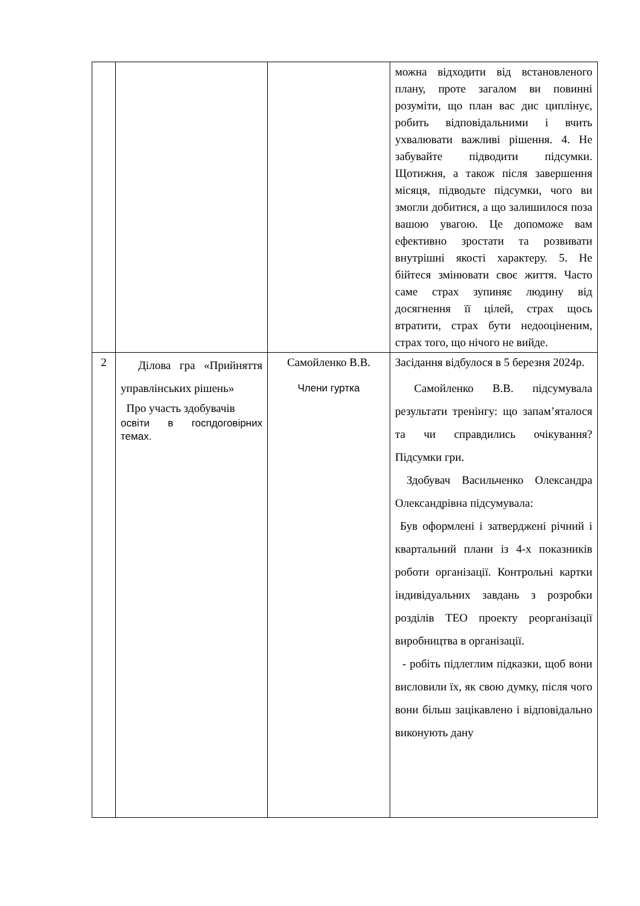| | | | можна відходити від встановленого плану, проте загалом ви повинні розуміти, що план вас дис циплінує, робить відповідальними і вчить ухвалювати важливі рішення. 4. Не забувайте підводити підсумки. Щотижня, а також після завершення місяця, підводьте підсумки, чого ви змогли добитися, а що залишилося поза вашою увагою. Це допоможе вам ефективно зростати та розвивати внутрішні якості характеру. 5. Не бійтеся змінювати своє життя. Часто саме страх зупиняє людину від досягнення її цілей, страх щось втратити, страх бути недооціненим, страх того, що нічого не вийде. |
| 2 | Ділова гра «Прийняття управлінських рішень» Про участь здобувачів освіти в госпдоговірних темах. | Самойленко В.В. Члени гуртка | Засідання відбулося в 5 березня 2024р. Самойленко В.В. підсумувала результати тренінгу: що запам’яталося та чи справдились очікування? Підсумки гри. Здобувач Васильченко Олександра Олександрівна підсумувала: Був оформлені і затверджені річний і квартальний плани із 4-х показників роботи організації. Контрольні картки індивідуальних завдань з розробки розділів ТЕО проекту реорганізації виробництва в організації. - робіть підлеглим підказки, щоб вони висловили їх, як свою думку, після чого вони більш зацікавлено і відповідально виконують дану |